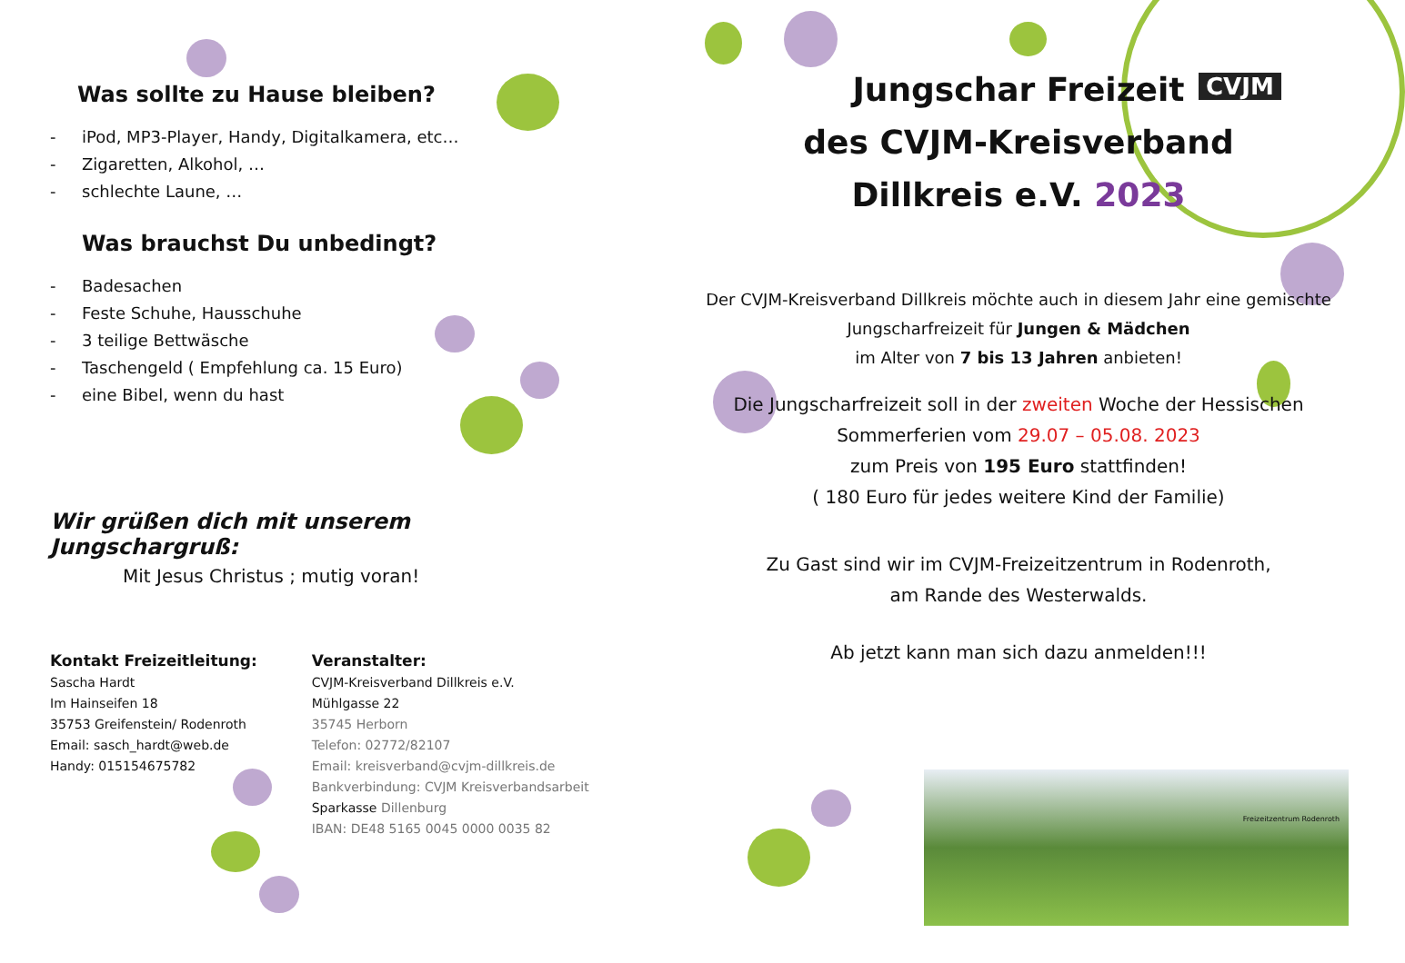CVJM
Was sollte zu Hause bleiben?
- iPod, MP3-Player, Handy, Digitalkamera, etc…
- Zigaretten, Alkohol, …
- schlechte Laune, …
Was brauchst Du unbedingt?
- Badesachen
- Feste Schuhe, Hausschuhe
- 3 teilige Bettwäsche
- Taschengeld ( Empfehlung ca. 15 Euro)
- eine Bibel, wenn du hast
Wir grüßen dich mit unserem Jungschargruß:
Mit Jesus Christus ; mutig voran!
Kontakt Freizeitleitung:
Sascha Hardt
Im Hainseifen 18
35753 Greifenstein/ Rodenroth
Email: sasch_hardt@web.de
Handy: 015154675782
Veranstalter:
CVJM-Kreisverband Dillkreis e.V.
Mühlgasse 22
35745 Herborn
Telefon: 02772/82107
Email: kreisverband@cvjm-dillkreis.de
Bankverbindung: CVJM Kreisverbandsarbeit
Sparkasse Dillenburg
IBAN: DE48 5165 0045 0000 0035 82
Jungschar Freizeit
des CVJM-Kreisverband
Dillkreis e.V. 2023
Der CVJM-Kreisverband Dillkreis möchte auch in diesem Jahr eine gemischte Jungscharfreizeit für Jungen & Mädchen
im Alter von 7 bis 13 Jahren anbieten!
Die Jungscharfreizeit soll in der zweiten Woche der Hessischen Sommerferien vom 29.07 – 05.08. 2023
zum Preis von 195 Euro stattfinden!
( 180 Euro für jedes weitere Kind der Familie)
Zu Gast sind wir im CVJM-Freizeitzentrum in Rodenroth,
am Rande des Westerwalds.
Ab jetzt kann man sich dazu anmelden!!!
Freizeitzentrum Rodenroth